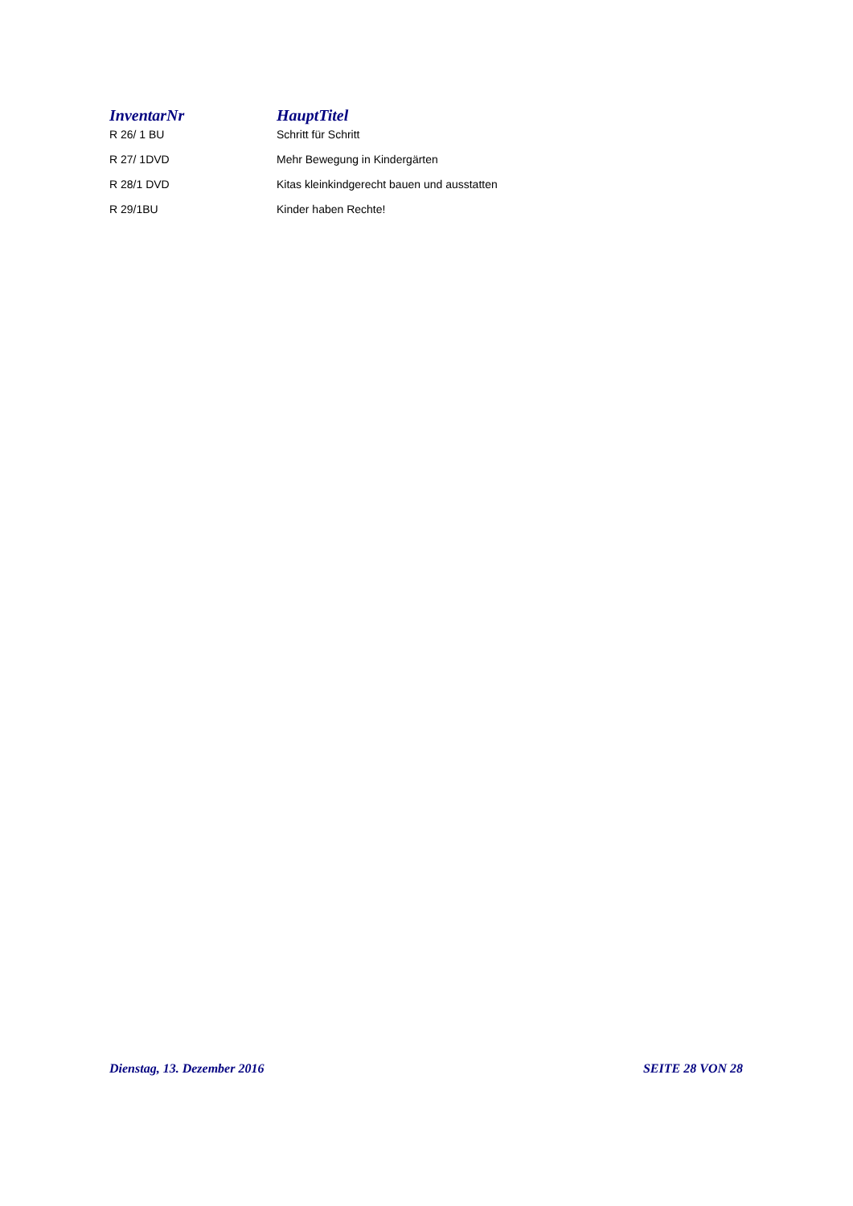| InventarNr | HauptTitel |
| --- | --- |
| R 26/ 1 BU | Schritt für Schritt |
| R 27/ 1DVD | Mehr Bewegung in Kindergärten |
| R 28/1 DVD | Kitas kleinkindgerecht bauen und ausstatten |
| R 29/1BU | Kinder haben Rechte! |
Dienstag, 13. Dezember 2016 SEITE 28 VON 28